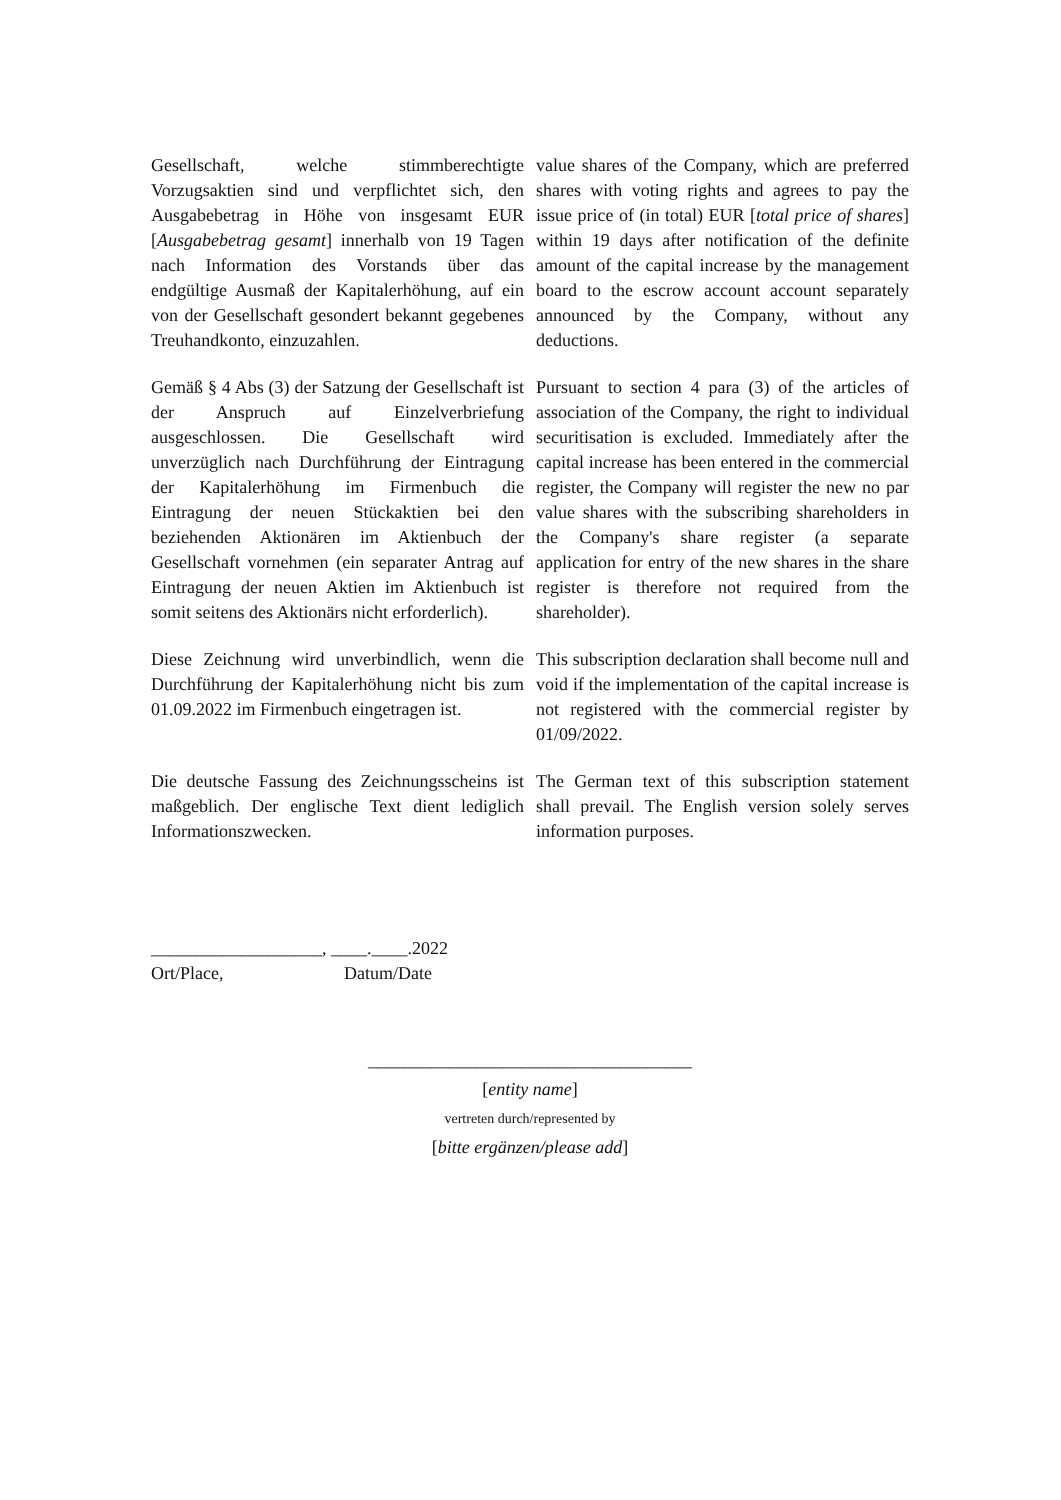Gesellschaft, welche stimmberechtigte Vorzugsaktien sind und verpflichtet sich, den Ausgabebetrag in Höhe von insgesamt EUR [Ausgabebetrag gesamt] innerhalb von 19 Tagen nach Information des Vorstands über das endgültige Ausmaß der Kapitalerhöhung, auf ein von der Gesellschaft gesondert bekannt gegebenes Treuhandkonto, einzuzahlen.
value shares of the Company, which are preferred shares with voting rights and agrees to pay the issue price of (in total) EUR [total price of shares] within 19 days after notification of the definite amount of the capital increase by the management board to the escrow account account separately announced by the Company, without any deductions.
Gemäß § 4 Abs (3) der Satzung der Gesellschaft ist der Anspruch auf Einzelverbriefung ausgeschlossen. Die Gesellschaft wird unverzüglich nach Durchführung der Eintragung der Kapitalerhöhung im Firmenbuch die Eintragung der neuen Stückaktien bei den beziehenden Aktionären im Aktienbuch der Gesellschaft vornehmen (ein separater Antrag auf Eintragung der neuen Aktien im Aktienbuch ist somit seitens des Aktionärs nicht erforderlich).
Pursuant to section 4 para (3) of the articles of association of the Company, the right to individual securitisation is excluded. Immediately after the capital increase has been entered in the commercial register, the Company will register the new no par value shares with the subscribing shareholders in the Company's share register (a separate application for entry of the new shares in the share register is therefore not required from the shareholder).
Diese Zeichnung wird unverbindlich, wenn die Durchführung der Kapitalerhöhung nicht bis zum 01.09.2022 im Firmenbuch eingetragen ist.
This subscription declaration shall become null and void if the implementation of the capital increase is not registered with the commercial register by 01/09/2022.
Die deutsche Fassung des Zeichnungsscheins ist maßgeblich. Der englische Text dient lediglich Informationszwecken.
The German text of this subscription statement shall prevail. The English version solely serves information purposes.
___________________, ____.____.2022
Ort/Place, Datum/Date
____________________________________
[entity name]
vertreten durch/represented by
[bitte ergänzen/please add]